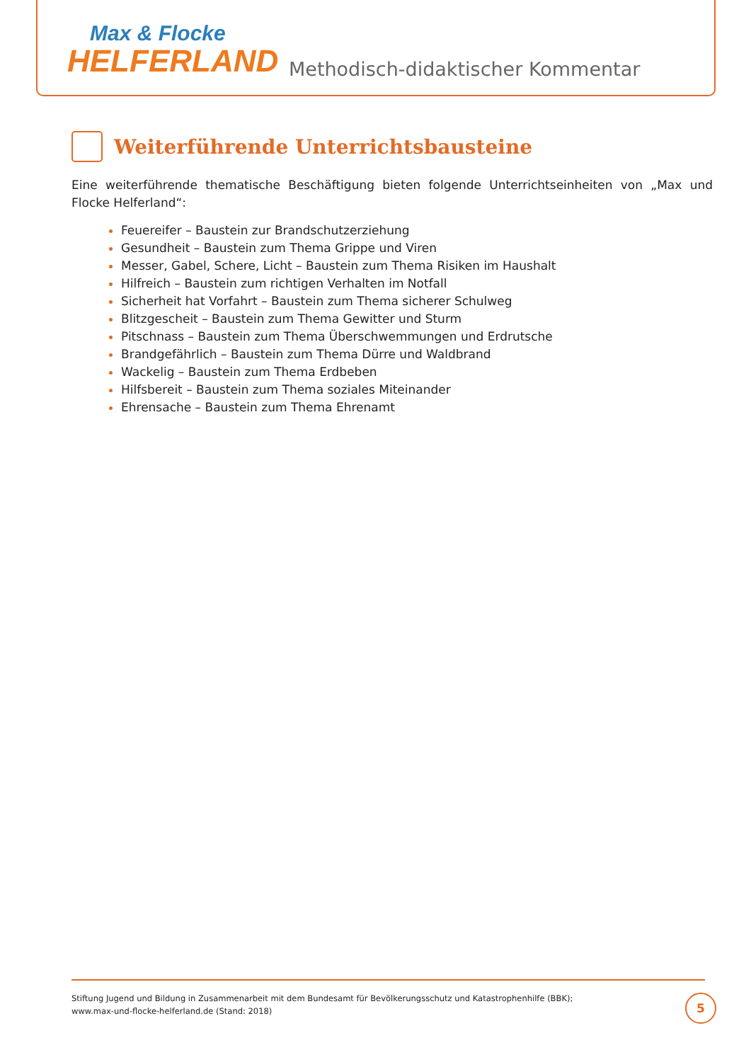Max & Flocke
HELFERLAND
Methodisch-didaktischer Kommentar
Weiterführende Unterrichtsbausteine
Eine weiterführende thematische Beschäftigung bieten folgende Unterrichtseinheiten von „Max und Flocke Helferland“:
Feuereifer – Baustein zur Brandschutzerziehung
Gesundheit – Baustein zum Thema Grippe und Viren
Messer, Gabel, Schere, Licht – Baustein zum Thema Risiken im Haushalt
Hilfreich – Baustein zum richtigen Verhalten im Notfall
Sicherheit hat Vorfahrt – Baustein zum Thema sicherer Schulweg
Blitzgescheit – Baustein zum Thema Gewitter und Sturm
Pitschnass – Baustein zum Thema Überschwemmungen und Erdrutsche
Brandgefährlich – Baustein zum Thema Dürre und Waldbrand
Wackelig – Baustein zum Thema Erdbeben
Hilfsbereit – Baustein zum Thema soziales Miteinander
Ehrensache – Baustein zum Thema Ehrenamt
Stiftung Jugend und Bildung in Zusammenarbeit mit dem Bundesamt für Bevölkerungsschutz und Katastrophenhilfe (BBK);
www.max-und-flocke-helferland.de (Stand: 2018)
5